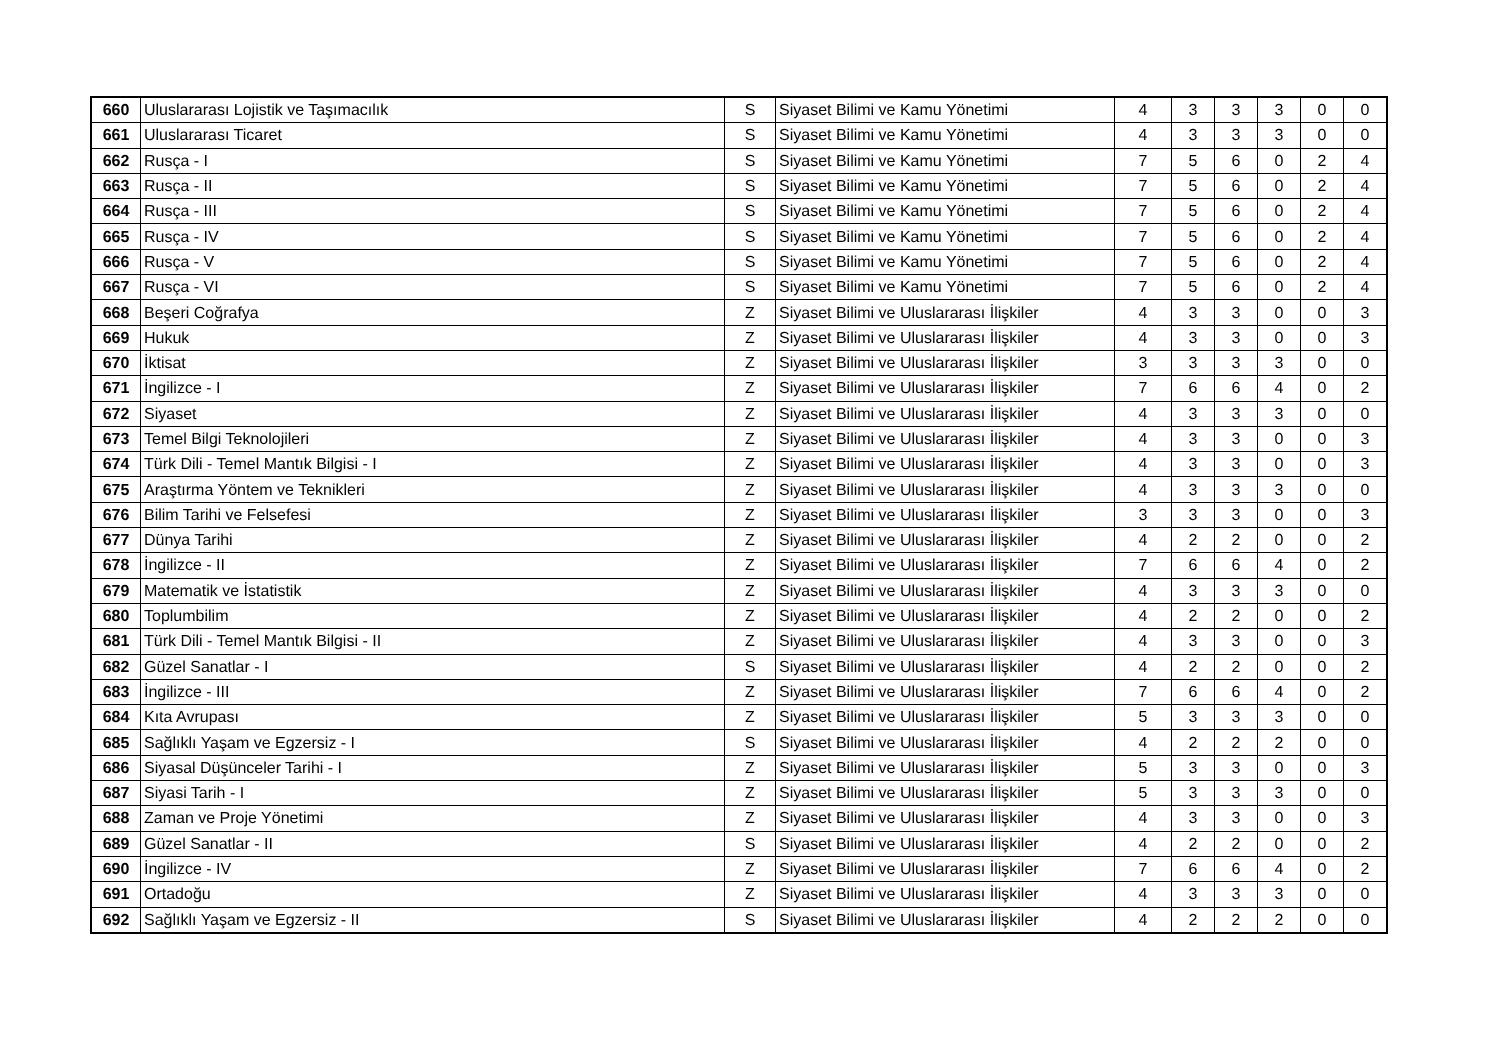| 660 | Uluslararası Lojistik ve Taşımacılık | S | Siyaset Bilimi ve Kamu Yönetimi | 4 | 3 | 3 | 3 | 0 | 0 |
| 661 | Uluslararası Ticaret | S | Siyaset Bilimi ve Kamu Yönetimi | 4 | 3 | 3 | 3 | 0 | 0 |
| 662 | Rusça - I | S | Siyaset Bilimi ve Kamu Yönetimi | 7 | 5 | 6 | 0 | 2 | 4 |
| 663 | Rusça - II | S | Siyaset Bilimi ve Kamu Yönetimi | 7 | 5 | 6 | 0 | 2 | 4 |
| 664 | Rusça - III | S | Siyaset Bilimi ve Kamu Yönetimi | 7 | 5 | 6 | 0 | 2 | 4 |
| 665 | Rusça - IV | S | Siyaset Bilimi ve Kamu Yönetimi | 7 | 5 | 6 | 0 | 2 | 4 |
| 666 | Rusça - V | S | Siyaset Bilimi ve Kamu Yönetimi | 7 | 5 | 6 | 0 | 2 | 4 |
| 667 | Rusça - VI | S | Siyaset Bilimi ve Kamu Yönetimi | 7 | 5 | 6 | 0 | 2 | 4 |
| 668 | Beşeri Coğrafya | Z | Siyaset Bilimi ve Uluslararası İlişkiler | 4 | 3 | 3 | 0 | 0 | 3 |
| 669 | Hukuk | Z | Siyaset Bilimi ve Uluslararası İlişkiler | 4 | 3 | 3 | 0 | 0 | 3 |
| 670 | İktisat | Z | Siyaset Bilimi ve Uluslararası İlişkiler | 3 | 3 | 3 | 3 | 0 | 0 |
| 671 | İngilizce - I | Z | Siyaset Bilimi ve Uluslararası İlişkiler | 7 | 6 | 6 | 4 | 0 | 2 |
| 672 | Siyaset | Z | Siyaset Bilimi ve Uluslararası İlişkiler | 4 | 3 | 3 | 3 | 0 | 0 |
| 673 | Temel Bilgi Teknolojileri | Z | Siyaset Bilimi ve Uluslararası İlişkiler | 4 | 3 | 3 | 0 | 0 | 3 |
| 674 | Türk Dili - Temel Mantık Bilgisi - I | Z | Siyaset Bilimi ve Uluslararası İlişkiler | 4 | 3 | 3 | 0 | 0 | 3 |
| 675 | Araştırma Yöntem ve Teknikleri | Z | Siyaset Bilimi ve Uluslararası İlişkiler | 4 | 3 | 3 | 3 | 0 | 0 |
| 676 | Bilim Tarihi ve Felsefesi | Z | Siyaset Bilimi ve Uluslararası İlişkiler | 3 | 3 | 3 | 0 | 0 | 3 |
| 677 | Dünya Tarihi | Z | Siyaset Bilimi ve Uluslararası İlişkiler | 4 | 2 | 2 | 0 | 0 | 2 |
| 678 | İngilizce - II | Z | Siyaset Bilimi ve Uluslararası İlişkiler | 7 | 6 | 6 | 4 | 0 | 2 |
| 679 | Matematik ve İstatistik | Z | Siyaset Bilimi ve Uluslararası İlişkiler | 4 | 3 | 3 | 3 | 0 | 0 |
| 680 | Toplumbilim | Z | Siyaset Bilimi ve Uluslararası İlişkiler | 4 | 2 | 2 | 0 | 0 | 2 |
| 681 | Türk Dili - Temel Mantık Bilgisi - II | Z | Siyaset Bilimi ve Uluslararası İlişkiler | 4 | 3 | 3 | 0 | 0 | 3 |
| 682 | Güzel Sanatlar - I | S | Siyaset Bilimi ve Uluslararası İlişkiler | 4 | 2 | 2 | 0 | 0 | 2 |
| 683 | İngilizce - III | Z | Siyaset Bilimi ve Uluslararası İlişkiler | 7 | 6 | 6 | 4 | 0 | 2 |
| 684 | Kıta Avrupası | Z | Siyaset Bilimi ve Uluslararası İlişkiler | 5 | 3 | 3 | 3 | 0 | 0 |
| 685 | Sağlıklı Yaşam ve Egzersiz - I | S | Siyaset Bilimi ve Uluslararası İlişkiler | 4 | 2 | 2 | 2 | 0 | 0 |
| 686 | Siyasal Düşünceler Tarihi - I | Z | Siyaset Bilimi ve Uluslararası İlişkiler | 5 | 3 | 3 | 0 | 0 | 3 |
| 687 | Siyasi Tarih - I | Z | Siyaset Bilimi ve Uluslararası İlişkiler | 5 | 3 | 3 | 3 | 0 | 0 |
| 688 | Zaman ve Proje Yönetimi | Z | Siyaset Bilimi ve Uluslararası İlişkiler | 4 | 3 | 3 | 0 | 0 | 3 |
| 689 | Güzel Sanatlar - II | S | Siyaset Bilimi ve Uluslararası İlişkiler | 4 | 2 | 2 | 0 | 0 | 2 |
| 690 | İngilizce - IV | Z | Siyaset Bilimi ve Uluslararası İlişkiler | 7 | 6 | 6 | 4 | 0 | 2 |
| 691 | Ortadoğu | Z | Siyaset Bilimi ve Uluslararası İlişkiler | 4 | 3 | 3 | 3 | 0 | 0 |
| 692 | Sağlıklı Yaşam ve Egzersiz - II | S | Siyaset Bilimi ve Uluslararası İlişkiler | 4 | 2 | 2 | 2 | 0 | 0 |